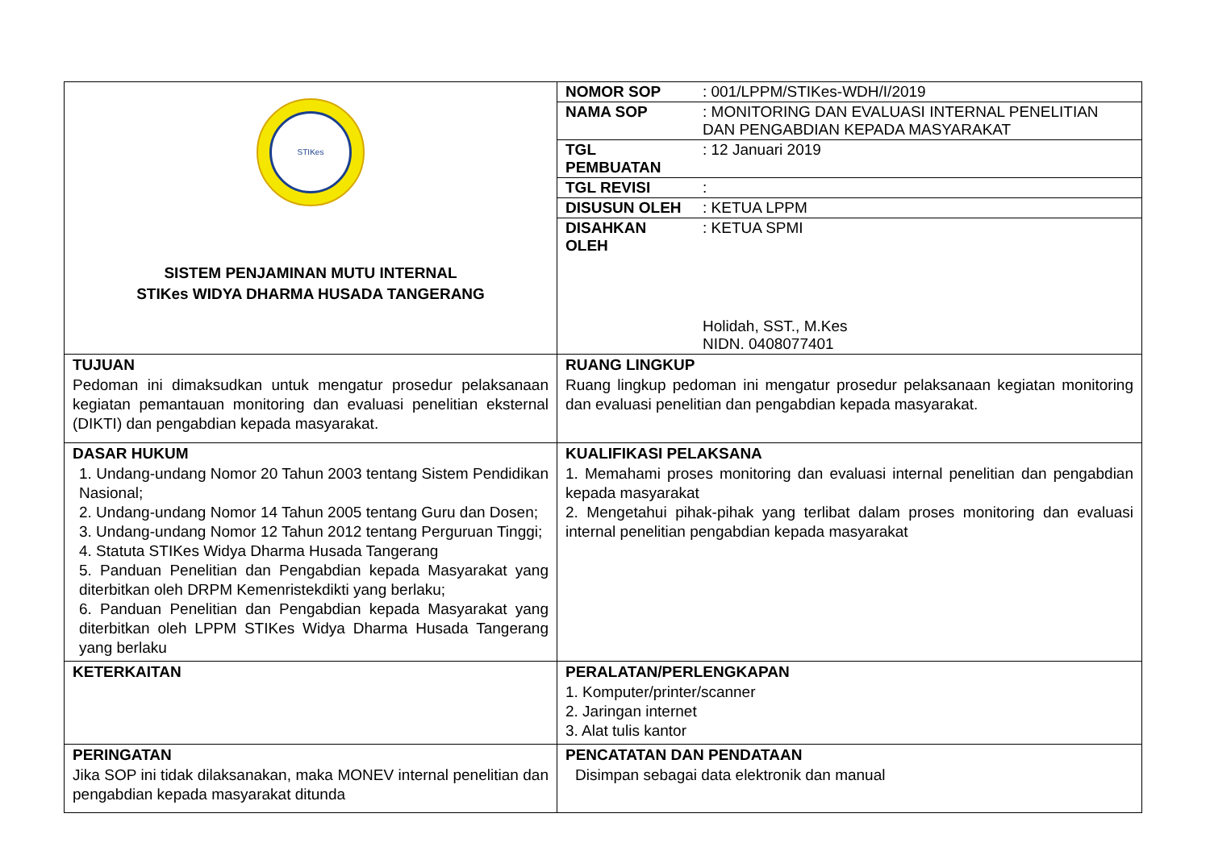| STIKes SISTEM PENJAMINAN MUTU INTERNAL STIKes WIDYA DHARMA HUSADA TANGERANG | / NOMOR SOP / : 001/LPPM/STIKes-WDH/I/2019 / / NAMA SOP / : MONITORING DAN EVALUASI INTERNAL PENELITIAN DAN PENGABDIAN KEPADA MASYARAKAT / / TGL PEMBUATAN / : 12 Januari 2019 / / TGL REVISI / : / / DISUSUN OLEH / : KETUA LPPM / / DISAHKAN OLEH / : KETUA SPMI Holidah, SST., M.Kes NIDN. 0408077401 / |
| TUJUAN Pedoman ini dimaksudkan untuk mengatur prosedur pelaksanaan kegiatan pemantauan monitoring dan evaluasi penelitian eksternal (DIKTI) dan pengabdian kepada masyarakat. | RUANG LINGKUP Ruang lingkup pedoman ini mengatur prosedur pelaksanaan kegiatan monitoring dan evaluasi penelitian dan pengabdian kepada masyarakat. |
| DASAR HUKUM 1. Undang-undang Nomor 20 Tahun 2003 tentang Sistem Pendidikan Nasional; 2. Undang-undang Nomor 14 Tahun 2005 tentang Guru dan Dosen; 3. Undang-undang Nomor 12 Tahun 2012 tentang Perguruan Tinggi; 4. Statuta STIKes Widya Dharma Husada Tangerang 5. Panduan Penelitian dan Pengabdian kepada Masyarakat yang diterbitkan oleh DRPM Kemenristekdikti yang berlaku; 6. Panduan Penelitian dan Pengabdian kepada Masyarakat yang diterbitkan oleh LPPM STIKes Widya Dharma Husada Tangerang yang berlaku | KUALIFIKASI PELAKSANA 1. Memahami proses monitoring dan evaluasi internal penelitian dan pengabdian kepada masyarakat 2. Mengetahui pihak-pihak yang terlibat dalam proses monitoring dan evaluasi internal penelitian pengabdian kepada masyarakat |
| KETERKAITAN | PERALATAN/PERLENGKAPAN 1. Komputer/printer/scanner 2. Jaringan internet 3. Alat tulis kantor |
| PERINGATAN Jika SOP ini tidak dilaksanakan, maka MONEV internal penelitian dan pengabdian kepada masyarakat ditunda | PENCATATAN DAN PENDATAAN Disimpan sebagai data elektronik dan manual |